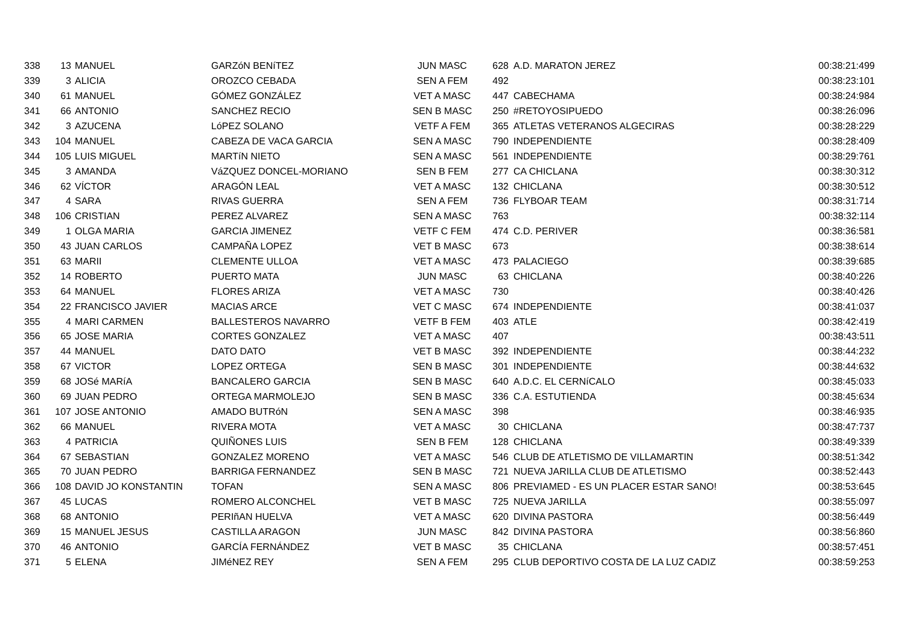| 338 | 13 | MANUEL | GARZóN BENíTEZ | JUN MASC | 628 | A.D. MARATON JEREZ | 00:38:21:499 |
| 339 | 3 | ALICIA | OROZCO CEBADA | SEN A FEM | 492 | | 00:38:23:101 |
| 340 | 61 | MANUEL | GÓMEZ GONZÁLEZ | VET A MASC | 447 | CABECHAMA | 00:38:24:984 |
| 341 | 66 | ANTONIO | SANCHEZ RECIO | SEN B MASC | 250 | #RETOYOSIPUEDO | 00:38:26:096 |
| 342 | 3 | AZUCENA | LóPEZ SOLANO | VETF A FEM | 365 | ATLETAS VETERANOS ALGECIRAS | 00:38:28:229 |
| 343 | 104 | MANUEL | CABEZA DE VACA GARCIA | SEN A MASC | 790 | INDEPENDIENTE | 00:38:28:409 |
| 344 | 105 | LUIS MIGUEL | MARTíN NIETO | SEN A MASC | 561 | INDEPENDIENTE | 00:38:29:761 |
| 345 | 3 | AMANDA | VáZQUEZ DONCEL-MORIANO | SEN B FEM | 277 | CA CHICLANA | 00:38:30:312 |
| 346 | 62 | VÍCTOR | ARAGÓN LEAL | VET A MASC | 132 | CHICLANA | 00:38:30:512 |
| 347 | 4 | SARA | RIVAS GUERRA | SEN A FEM | 736 | FLYBOAR TEAM | 00:38:31:714 |
| 348 | 106 | CRISTIAN | PEREZ ALVAREZ | SEN A MASC | 763 | | 00:38:32:114 |
| 349 | 1 | OLGA MARIA | GARCIA JIMENEZ | VETF C FEM | 474 | C.D. PERIVER | 00:38:36:581 |
| 350 | 43 | JUAN CARLOS | CAMPAÑA LOPEZ | VET B MASC | 673 | | 00:38:38:614 |
| 351 | 63 | MARII | CLEMENTE ULLOA | VET A MASC | 473 | PALACIEGO | 00:38:39:685 |
| 352 | 14 | ROBERTO | PUERTO MATA | JUN MASC | 63 | CHICLANA | 00:38:40:226 |
| 353 | 64 | MANUEL | FLORES ARIZA | VET A MASC | 730 | | 00:38:40:426 |
| 354 | 22 | FRANCISCO JAVIER | MACIAS ARCE | VET C MASC | 674 | INDEPENDIENTE | 00:38:41:037 |
| 355 | 4 | MARI CARMEN | BALLESTEROS NAVARRO | VETF B FEM | 403 | ATLE | 00:38:42:419 |
| 356 | 65 | JOSE MARIA | CORTES GONZALEZ | VET A MASC | 407 | | 00:38:43:511 |
| 357 | 44 | MANUEL | DATO DATO | VET B MASC | 392 | INDEPENDIENTE | 00:38:44:232 |
| 358 | 67 | VICTOR | LOPEZ ORTEGA | SEN B MASC | 301 | INDEPENDIENTE | 00:38:44:632 |
| 359 | 68 | JOSé MARíA | BANCALERO GARCIA | SEN B MASC | 640 | A.D.C. EL CERNíCALO | 00:38:45:033 |
| 360 | 69 | JUAN PEDRO | ORTEGA MARMOLEJO | SEN B MASC | 336 | C.A. ESTUTIENDA | 00:38:45:634 |
| 361 | 107 | JOSE ANTONIO | AMADO BUTRóN | SEN A MASC | 398 | | 00:38:46:935 |
| 362 | 66 | MANUEL | RIVERA MOTA | VET A MASC | 30 | CHICLANA | 00:38:47:737 |
| 363 | 4 | PATRICIA | QUIÑONES LUIS | SEN B FEM | 128 | CHICLANA | 00:38:49:339 |
| 364 | 67 | SEBASTIAN | GONZALEZ MORENO | VET A MASC | 546 | CLUB DE ATLETISMO DE VILLAMARTIN | 00:38:51:342 |
| 365 | 70 | JUAN PEDRO | BARRIGA FERNANDEZ | SEN B MASC | 721 | NUEVA JARILLA CLUB DE ATLETISMO | 00:38:52:443 |
| 366 | 108 | DAVID JO KONSTANTIN | TOFAN | SEN A MASC | 806 | PREVIAMED - ES UN PLACER ESTAR SANO! | 00:38:53:645 |
| 367 | 45 | LUCAS | ROMERO ALCONCHEL | VET B MASC | 725 | NUEVA JARILLA | 00:38:55:097 |
| 368 | 68 | ANTONIO | PERIñAN HUELVA | VET A MASC | 620 | DIVINA PASTORA | 00:38:56:449 |
| 369 | 15 | MANUEL JESUS | CASTILLA ARAGON | JUN MASC | 842 | DIVINA PASTORA | 00:38:56:860 |
| 370 | 46 | ANTONIO | GARCÍA FERNÁNDEZ | VET B MASC | 35 | CHICLANA | 00:38:57:451 |
| 371 | 5 | ELENA | JIMéNEZ REY | SEN A FEM | 295 | CLUB DEPORTIVO COSTA DE LA LUZ CADIZ | 00:38:59:253 |